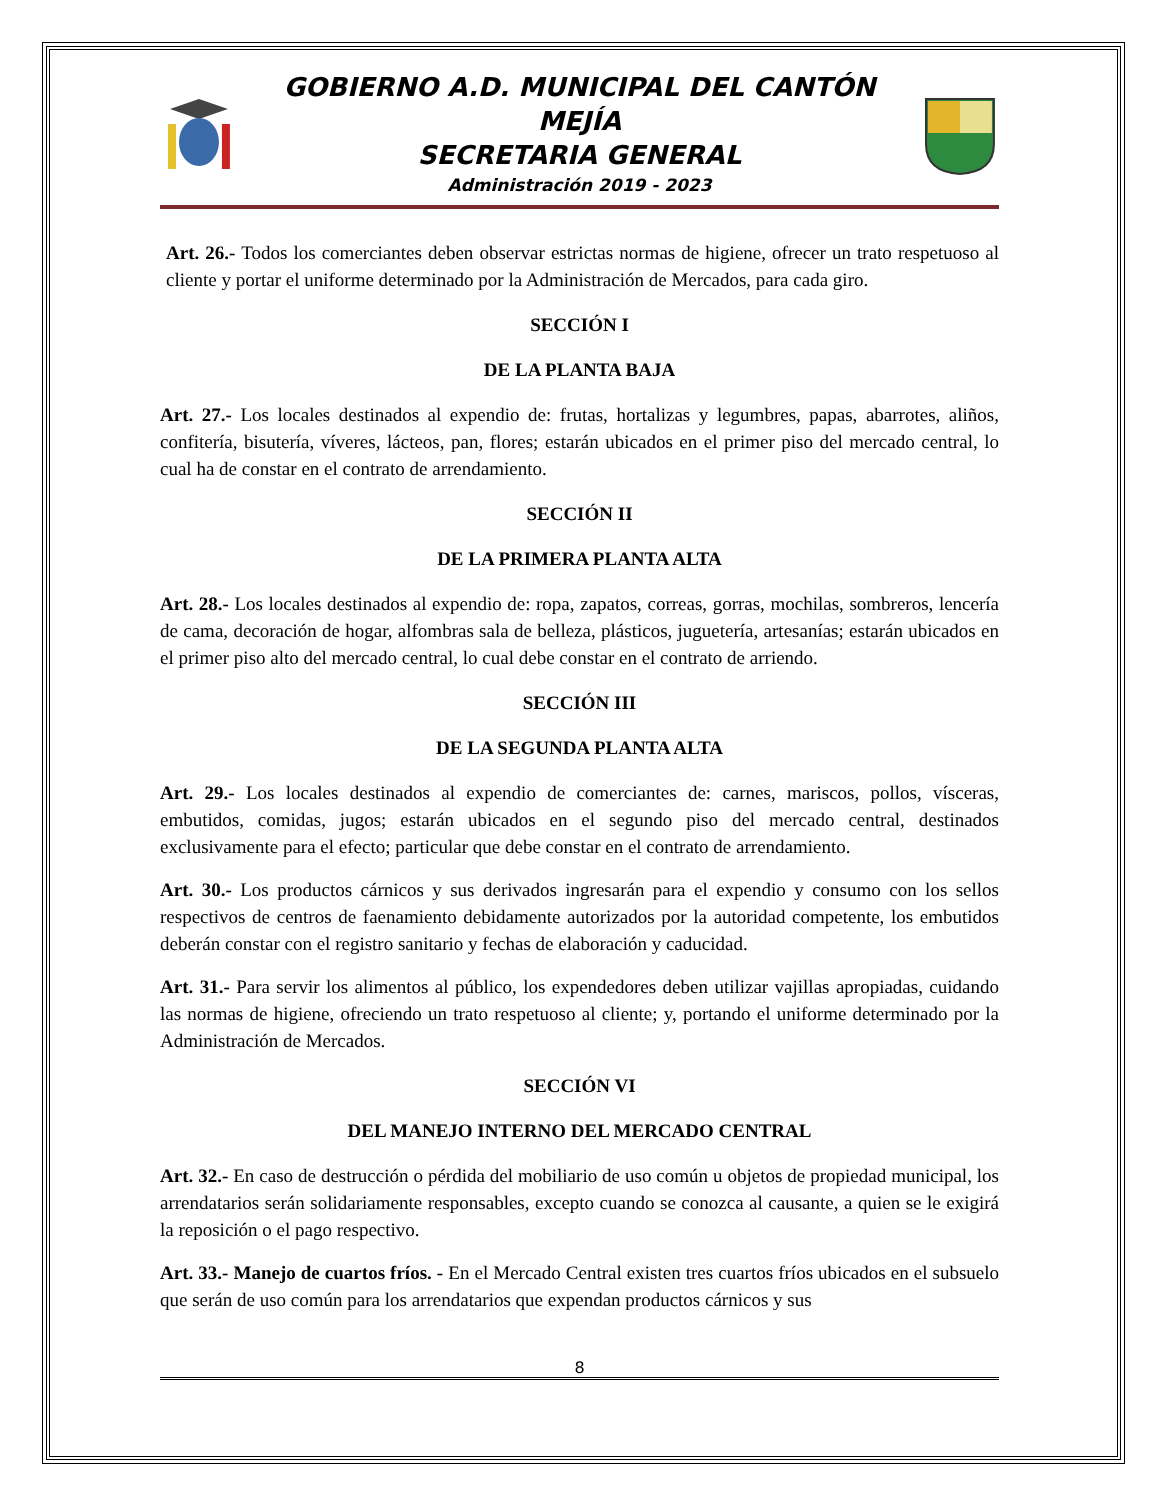GOBIERNO A.D. MUNICIPAL DEL CANTÓN MEJÍA
SECRETARIA GENERAL
Administración 2019 - 2023
Art. 26.- Todos los comerciantes deben observar estrictas normas de higiene, ofrecer un trato respetuoso al cliente y portar el uniforme determinado por la Administración de Mercados, para cada giro.
SECCIÓN I
DE LA PLANTA BAJA
Art. 27.- Los locales destinados al expendio de: frutas, hortalizas y legumbres, papas, abarrotes, aliños, confitería, bisutería, víveres, lácteos, pan, flores; estarán ubicados en el primer piso del mercado central, lo cual ha de constar en el contrato de arrendamiento.
SECCIÓN II
DE LA PRIMERA PLANTA ALTA
Art. 28.- Los locales destinados al expendio de: ropa, zapatos, correas, gorras, mochilas, sombreros, lencería de cama, decoración de hogar, alfombras sala de belleza, plásticos, juguetería, artesanías; estarán ubicados en el primer piso alto del mercado central, lo cual debe constar en el contrato de arriendo.
SECCIÓN III
DE LA SEGUNDA PLANTA ALTA
Art. 29.- Los locales destinados al expendio de comerciantes de: carnes, mariscos, pollos, vísceras, embutidos, comidas, jugos; estarán ubicados en el segundo piso del mercado central, destinados exclusivamente para el efecto; particular que debe constar en el contrato de arrendamiento.
Art. 30.- Los productos cárnicos y sus derivados ingresarán para el expendio y consumo con los sellos respectivos de centros de faenamiento debidamente autorizados por la autoridad competente, los embutidos deberán constar con el registro sanitario y fechas de elaboración y caducidad.
Art. 31.- Para servir los alimentos al público, los expendedores deben utilizar vajillas apropiadas, cuidando las normas de higiene, ofreciendo un trato respetuoso al cliente; y, portando el uniforme determinado por la Administración de Mercados.
SECCIÓN VI
DEL MANEJO INTERNO DEL MERCADO CENTRAL
Art. 32.- En caso de destrucción o pérdida del mobiliario de uso común u objetos de propiedad municipal, los arrendatarios serán solidariamente responsables, excepto cuando se conozca al causante, a quien se le exigirá la reposición o el pago respectivo.
Art. 33.- Manejo de cuartos fríos. - En el Mercado Central existen tres cuartos fríos ubicados en el subsuelo que serán de uso común para los arrendatarios que expendan productos cárnicos y sus
8